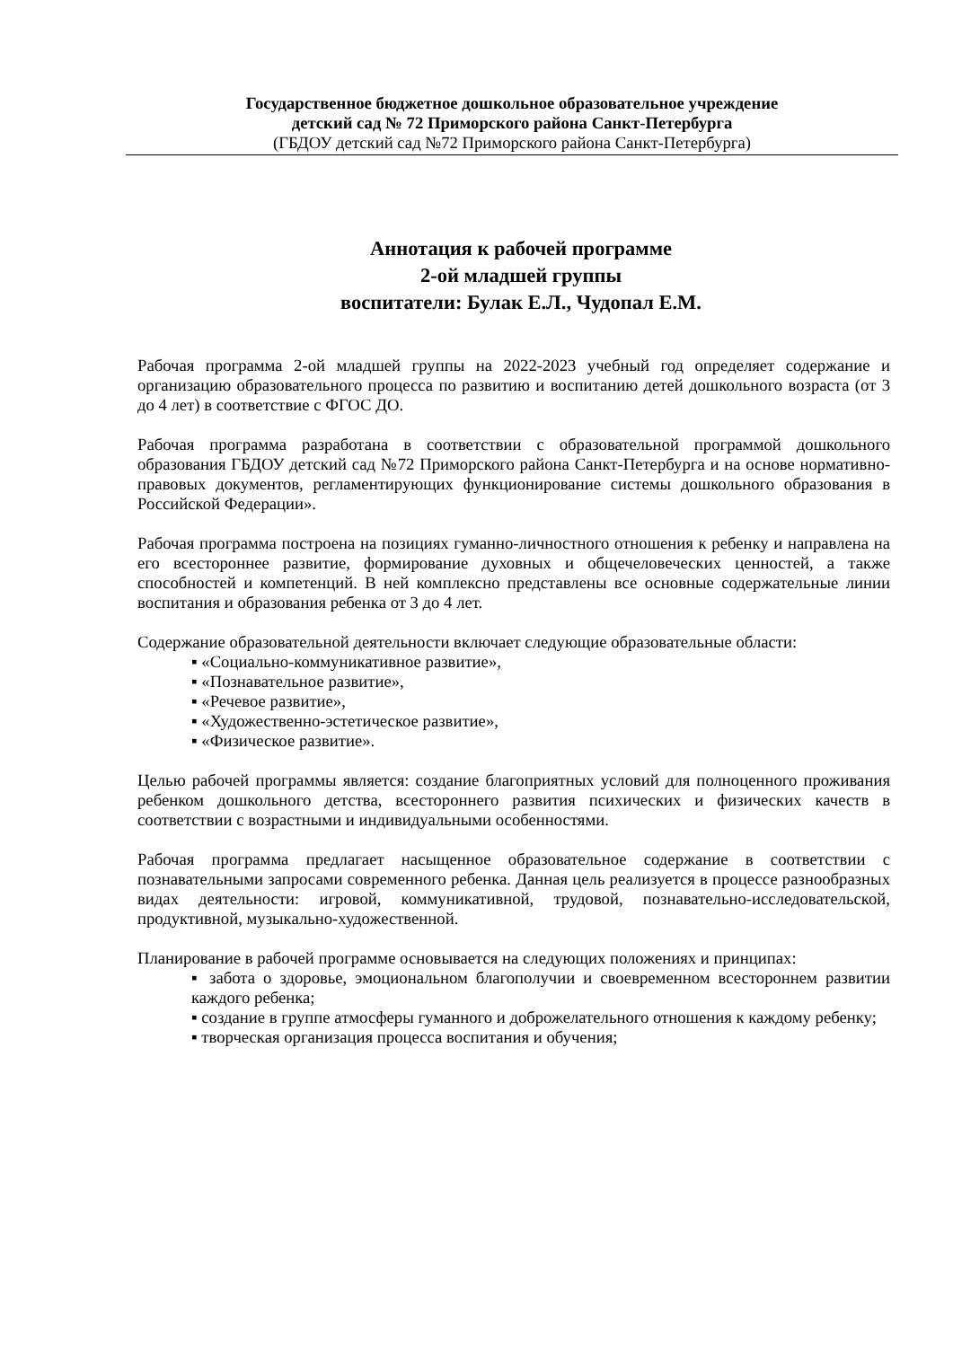Государственное бюджетное дошкольное образовательное учреждение
детский сад № 72 Приморского района Санкт-Петербурга
(ГБДОУ детский сад №72 Приморского района Санкт-Петербурга)
Аннотация к рабочей программе
2-ой младшей группы
воспитатели: Булак Е.Л., Чудопал Е.М.
Рабочая программа 2-ой младшей группы на 2022-2023 учебный год определяет содержание и организацию образовательного процесса по развитию и воспитанию детей дошкольного возраста (от 3 до 4 лет) в соответствие с ФГОС ДО.
Рабочая программа разработана в соответствии с образовательной программой дошкольного образования ГБДОУ детский сад №72 Приморского района Санкт-Петербурга и на основе нормативно-правовых документов, регламентирующих функционирование системы дошкольного образования в Российской Федерации».
Рабочая программа построена на позициях гуманно-личностного отношения к ребенку и направлена на его всестороннее развитие, формирование духовных и общечеловеческих ценностей, а также способностей и компетенций. В ней комплексно представлены все основные содержательные линии воспитания и образования ребенка от 3 до 4 лет.
Содержание образовательной деятельности включает следующие образовательные области:
▪ «Социально-коммуникативное развитие»,
▪ «Познавательное развитие»,
▪ «Речевое развитие»,
▪ «Художественно-эстетическое развитие»,
▪ «Физическое развитие».
Целью рабочей программы является: создание благоприятных условий для полноценного проживания ребенком дошкольного детства, всестороннего развития психических и физических качеств в соответствии с возрастными и индивидуальными особенностями.
Рабочая программа предлагает насыщенное образовательное содержание в соответствии с познавательными запросами современного ребенка. Данная цель реализуется в процессе разнообразных видах деятельности: игровой, коммуникативной, трудовой, познавательно-исследовательской, продуктивной, музыкально-художественной.
Планирование в рабочей программе основывается на следующих положениях и принципах:
▪ забота о здоровье, эмоциональном благополучии и своевременном всестороннем развитии каждого ребенка;
▪ создание в группе атмосферы гуманного и доброжелательного отношения к каждому ребенку;
▪ творческая организация процесса воспитания и обучения;